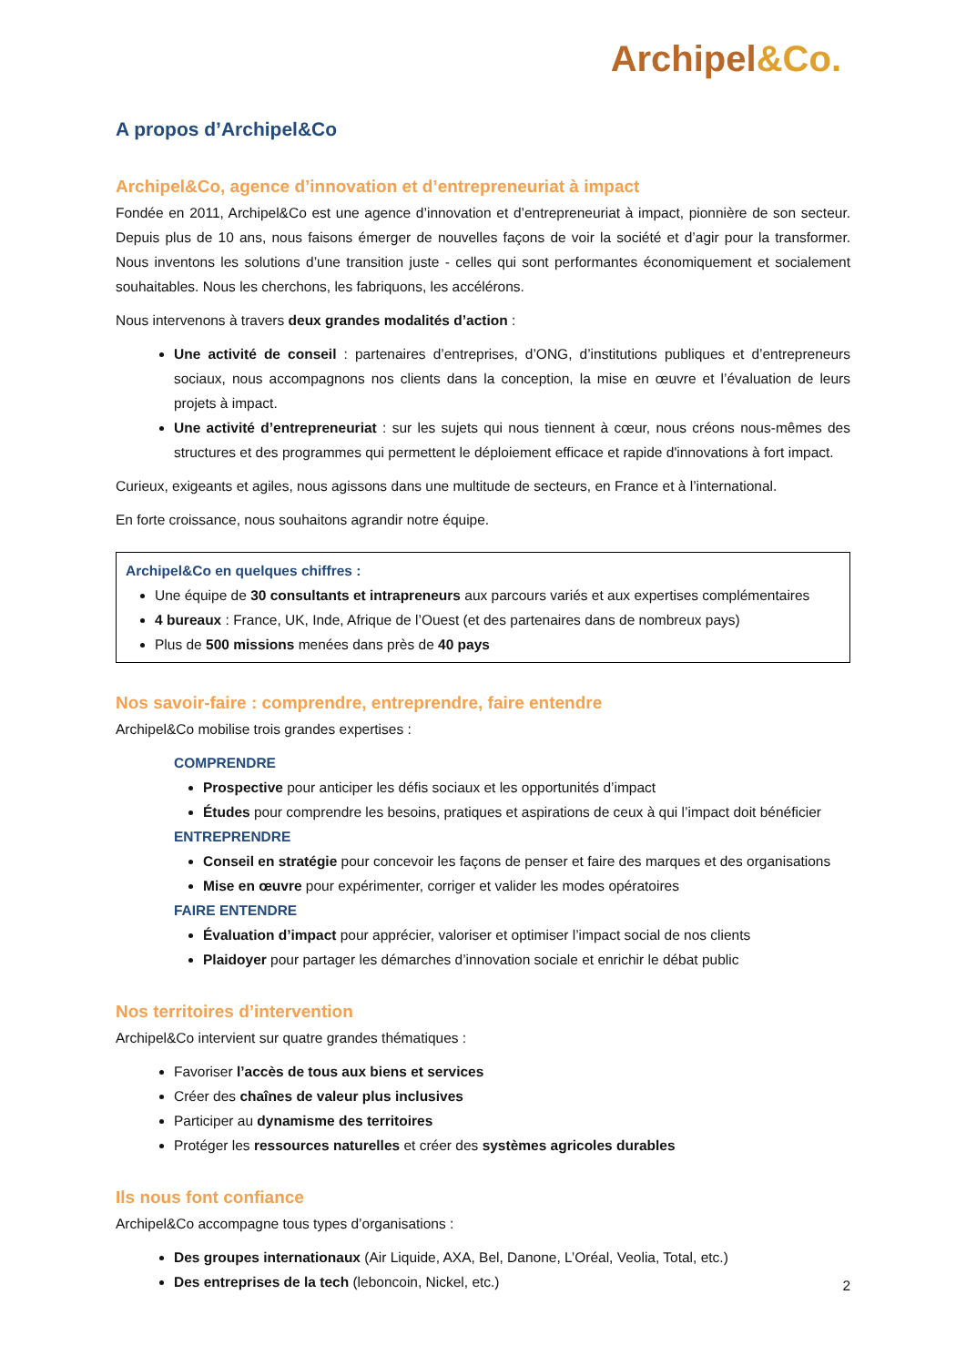Archipel&Co.
A propos d’Archipel&Co
Archipel&Co, agence d’innovation et d’entrepreneuriat à impact
Fondée en 2011, Archipel&Co est une agence d’innovation et d’entrepreneuriat à impact, pionnière de son secteur. Depuis plus de 10 ans, nous faisons émerger de nouvelles façons de voir la société et d’agir pour la transformer. Nous inventons les solutions d’une transition juste - celles qui sont performantes économiquement et socialement souhaitables. Nous les cherchons, les fabriquons, les accélérons.
Nous intervenons à travers deux grandes modalités d’action :
Une activité de conseil : partenaires d’entreprises, d’ONG, d’institutions publiques et d’entrepreneurs sociaux, nous accompagnons nos clients dans la conception, la mise en œuvre et l’évaluation de leurs projets à impact.
Une activité d’entrepreneuriat : sur les sujets qui nous tiennent à cœur, nous créons nous-mêmes des structures et des programmes qui permettent le déploiement efficace et rapide d'innovations à fort impact.
Curieux, exigeants et agiles, nous agissons dans une multitude de secteurs, en France et à l’international.
En forte croissance, nous souhaitons agrandir notre équipe.
Archipel&Co en quelques chiffres :
Une équipe de 30 consultants et intrapreneurs aux parcours variés et aux expertises complémentaires
4 bureaux : France, UK, Inde, Afrique de l’Ouest (et des partenaires dans de nombreux pays)
Plus de 500 missions menées dans près de 40 pays
Nos savoir-faire : comprendre, entreprendre, faire entendre
Archipel&Co mobilise trois grandes expertises :
COMPRENDRE
Prospective pour anticiper les défis sociaux et les opportunités d’impact
Études pour comprendre les besoins, pratiques et aspirations de ceux à qui l’impact doit bénéficier
ENTREPRENDRE
Conseil en stratégie pour concevoir les façons de penser et faire des marques et des organisations
Mise en œuvre pour expérimenter, corriger et valider les modes opératoires
FAIRE ENTENDRE
Évaluation d’impact pour apprécier, valoriser et optimiser l’impact social de nos clients
Plaidoyer pour partager les démarches d’innovation sociale et enrichir le débat public
Nos territoires d’intervention
Archipel&Co intervient sur quatre grandes thématiques :
Favoriser l’accès de tous aux biens et services
Créer des chaînes de valeur plus inclusives
Participer au dynamisme des territoires
Protéger les ressources naturelles et créer des systèmes agricoles durables
Ils nous font confiance
Archipel&Co accompagne tous types d’organisations :
Des groupes internationaux (Air Liquide, AXA, Bel, Danone, L’Oréal, Veolia, Total, etc.)
Des entreprises de la tech (leboncoin, Nickel, etc.)
2